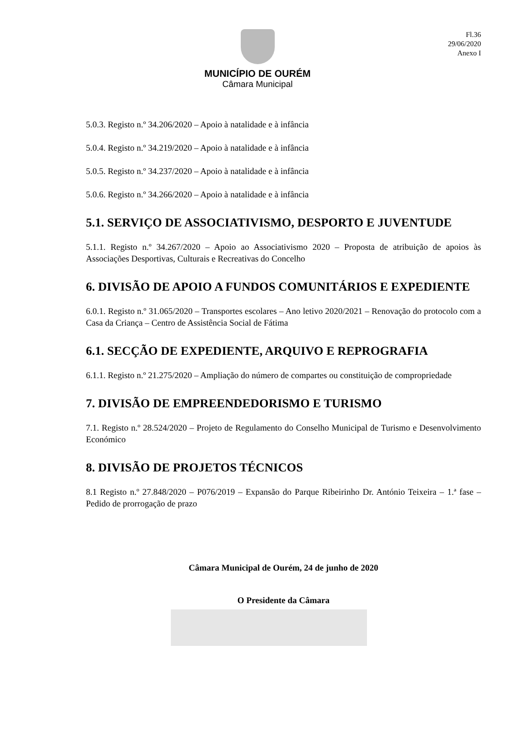Fl.36
29/06/2020
Anexo I
MUNICÍPIO DE OURÉM
Câmara Municipal
5.0.3. Registo n.º 34.206/2020 – Apoio à natalidade e à infância
5.0.4. Registo n.º 34.219/2020 – Apoio à natalidade e à infância
5.0.5. Registo n.º 34.237/2020 – Apoio à natalidade e à infância
5.0.6. Registo n.º 34.266/2020 – Apoio à natalidade e à infância
5.1. SERVIÇO DE ASSOCIATIVISMO, DESPORTO E JUVENTUDE
5.1.1. Registo n.º 34.267/2020 – Apoio ao Associativismo 2020 – Proposta de atribuição de apoios às Associações Desportivas, Culturais e Recreativas do Concelho
6. DIVISÃO DE APOIO A FUNDOS COMUNITÁRIOS E EXPEDIENTE
6.0.1. Registo n.º 31.065/2020 – Transportes escolares – Ano letivo 2020/2021 – Renovação do protocolo com a Casa da Criança – Centro de Assistência Social de Fátima
6.1. SECÇÃO DE EXPEDIENTE, ARQUIVO E REPROGRAFIA
6.1.1. Registo n.º 21.275/2020 – Ampliação do número de compartes ou constituição de compropriedade
7. DIVISÃO DE EMPREENDEDORISMO E TURISMO
7.1. Registo n.º 28.524/2020 – Projeto de Regulamento do Conselho Municipal de Turismo e Desenvolvimento Económico
8. DIVISÃO DE PROJETOS TÉCNICOS
8.1 Registo n.º 27.848/2020 – P076/2019 – Expansão do Parque Ribeirinho Dr. António Teixeira – 1.ª fase – Pedido de prorrogação de prazo
Câmara Municipal de Ourém, 24 de junho de 2020
O Presidente da Câmara